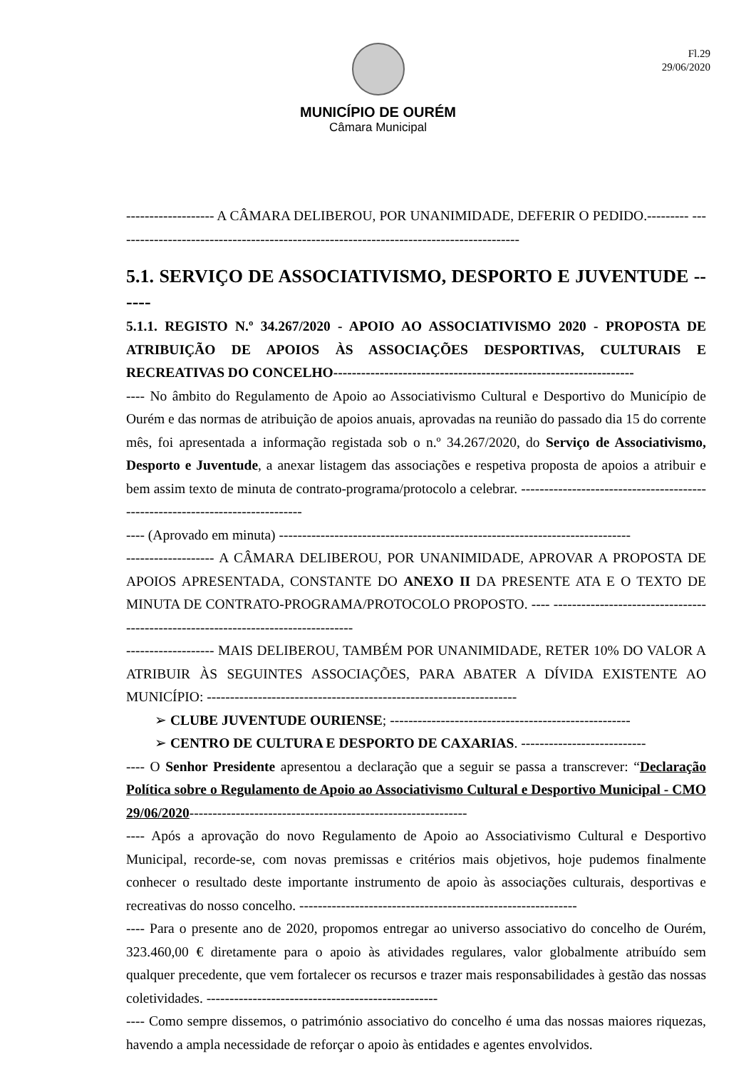Fl.29
29/06/2020
MUNICÍPIO DE OURÉM
Câmara Municipal
------------------- A CÂMARA DELIBEROU, POR UNANIMIDADE, DEFERIR O PEDIDO.--------- ----------------------------------------------------------------------------------------
5.1. SERVIÇO DE ASSOCIATIVISMO, DESPORTO E JUVENTUDE ------
5.1.1. REGISTO N.º 34.267/2020 - APOIO AO ASSOCIATIVISMO 2020 - PROPOSTA DE ATRIBUIÇÃO DE APOIOS ÀS ASSOCIAÇÕES DESPORTIVAS, CULTURAIS E RECREATIVAS DO CONCELHO-----------------------------------------------------------------
---- No âmbito do Regulamento de Apoio ao Associativismo Cultural e Desportivo do Município de Ourém e das normas de atribuição de apoios anuais, aprovadas na reunião do passado dia 15 do corrente mês, foi apresentada a informação registada sob o n.º 34.267/2020, do Serviço de Associativismo, Desporto e Juventude, a anexar listagem das associações e respetiva proposta de apoios a atribuir e bem assim texto de minuta de contrato-programa/protocolo a celebrar. ------------------------------------------------------------------------------
---- (Aprovado em minuta) ----------------------------------------------------------------------------
------------------- A CÂMARA DELIBEROU, POR UNANIMIDADE, APROVAR A PROPOSTA DE APOIOS APRESENTADA, CONSTANTE DO ANEXO II DA PRESENTE ATA E O TEXTO DE MINUTA DE CONTRATO-PROGRAMA/PROTOCOLO PROPOSTO. ---- ----------------------------------------------------------------------------------
------------------- MAIS DELIBEROU, TAMBÉM POR UNANIMIDADE, RETER 10% DO VALOR A ATRIBUIR ÀS SEGUINTES ASSOCIAÇÕES, PARA ABATER A DÍVIDA EXISTENTE AO MUNICÍPIO: -------------------------------------------------------------------
➢ CLUBE JUVENTUDE OURIENSE; ----------------------------------------------------
➢ CENTRO DE CULTURA E DESPORTO DE CAXARIAS. ---------------------------
---- O Senhor Presidente apresentou a declaração que a seguir se passa a transcrever: “Declaração Política sobre o Regulamento de Apoio ao Associativismo Cultural e Desportivo Municipal - CMO 29/06/2020------------------------------------------------------------
---- Após a aprovação do novo Regulamento de Apoio ao Associativismo Cultural e Desportivo Municipal, recorde-se, com novas premissas e critérios mais objetivos, hoje pudemos finalmente conhecer o resultado deste importante instrumento de apoio às associações culturais, desportivas e recreativas do nosso concelho. ------------------------------------------------------------
---- Para o presente ano de 2020, propomos entregar ao universo associativo do concelho de Ourém, 323.460,00 € diretamente para o apoio às atividades regulares, valor globalmente atribuído sem qualquer precedente, que vem fortalecer os recursos e trazer mais responsabilidades à gestão das nossas coletividades. --------------------------------------------------
---- Como sempre dissemos, o património associativo do concelho é uma das nossas maiores riquezas, havendo a ampla necessidade de reforçar o apoio às entidades e agentes envolvidos.